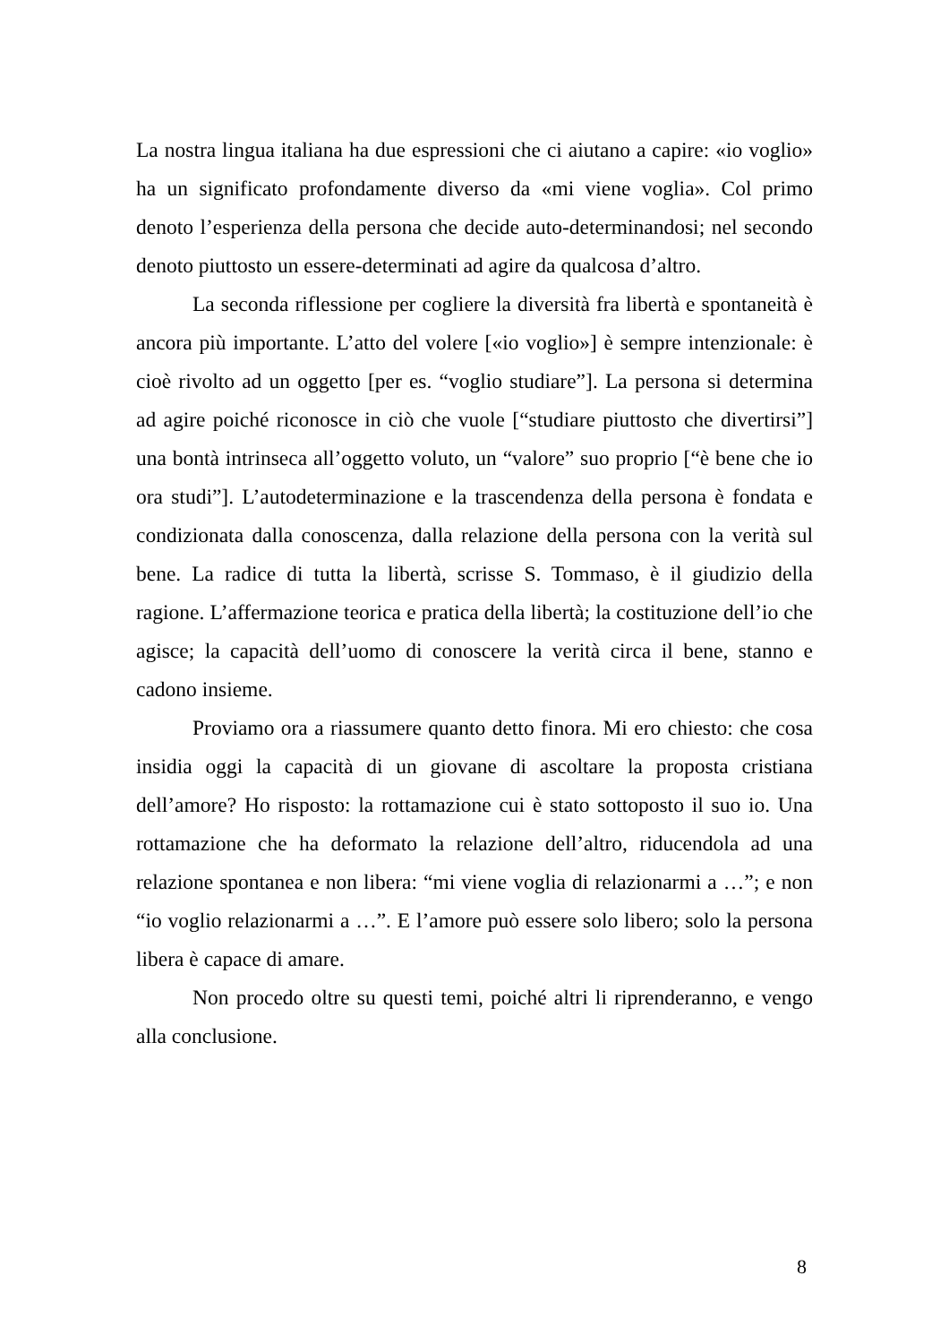La nostra lingua italiana ha due espressioni che ci aiutano a capire: «io voglio» ha un significato profondamente diverso da «mi viene voglia». Col primo denoto l’esperienza della persona che decide auto-determinandosi; nel secondo denoto piuttosto un essere-determinati ad agire da qualcosa d’altro.
La seconda riflessione per cogliere la diversità fra libertà e spontaneità è ancora più importante. L’atto del volere [«io voglio»] è sempre intenzionale: è cioè rivolto ad un oggetto [per es. “voglio studiare”]. La persona si determina ad agire poiché riconosce in ciò che vuole [“studiare piuttosto che divertirsi”] una bontà intrinseca all’oggetto voluto, un “valore” suo proprio [“è bene che io ora studi”]. L’autodeterminazione e la trascendenza della persona è fondata e condizionata dalla conoscenza, dalla relazione della persona con la verità sul bene. La radice di tutta la libertà, scrisse S. Tommaso, è il giudizio della ragione. L’affermazione teorica e pratica della libertà; la costituzione dell’io che agisce; la capacità dell’uomo di conoscere la verità circa il bene, stanno e cadono insieme.
Proviamo ora a riassumere quanto detto finora. Mi ero chiesto: che cosa insidia oggi la capacità di un giovane di ascoltare la proposta cristiana dell’amore? Ho risposto: la rottamazione cui è stato sottoposto il suo io. Una rottamazione che ha deformato la relazione dell’altro, riducendola ad una relazione spontanea e non libera: “mi viene voglia di relazionarmi a …”; e non “io voglio relazionarmi a …”. E l’amore può essere solo libero; solo la persona libera è capace di amare.
Non procedo oltre su questi temi, poiché altri li riprenderanno, e vengo alla conclusione.
8